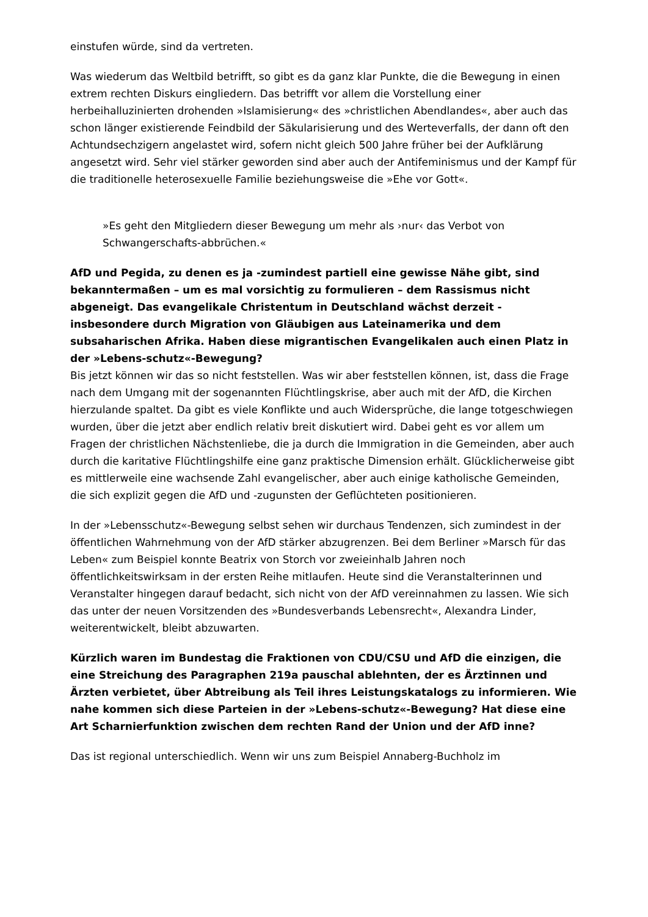einstufen würde, sind da vertreten.
Was wiederum das Weltbild betrifft, so gibt es da ganz klar Punkte, die die Bewegung in einen extrem rechten Diskurs eingliedern. Das betrifft vor allem die Vorstellung einer herbeihalluzinierten drohenden »Islamisierung« des »christlichen Abendlandes«, aber auch das schon länger existierende Feindbild der Säkularisierung und des Werteverfalls, der dann oft den Achtundsechzigern angelastet wird, sofern nicht gleich 500 Jahre früher bei der Aufklärung angesetzt wird. Sehr viel stärker geworden sind aber auch der Antifeminismus und der Kampf für die traditionelle heterosexuelle Familie beziehungsweise die »Ehe vor Gott«.
»Es geht den Mitgliedern dieser Bewegung um mehr als ›nur‹ das Verbot von Schwangerschafts-abbrüchen.«
AfD und Pegida, zu denen es ja -zumindest partiell eine gewisse Nähe gibt, sind bekanntermaßen – um es mal vorsichtig zu formulieren – dem Rassismus nicht abgeneigt. Das evangelikale Christentum in Deutschland wächst derzeit -insbesondere durch Migration von Gläubigen aus Lateinamerika und dem subsaharischen Afrika. Haben diese migrantischen Evangelikalen auch einen Platz in der »Lebens-schutz«-Bewegung?
Bis jetzt können wir das so nicht feststellen. Was wir aber feststellen können, ist, dass die Frage nach dem Umgang mit der sogenannten Flüchtlingskrise, aber auch mit der AfD, die Kirchen hierzulande spaltet. Da gibt es viele Konflikte und auch Widersprüche, die lange totgeschwiegen wurden, über die jetzt aber endlich relativ breit diskutiert wird. Dabei geht es vor allem um Fragen der christlichen Nächstenliebe, die ja durch die Immigration in die Gemeinden, aber auch durch die karitative Flüchtlingshilfe eine ganz praktische Dimension erhält. Glücklicherweise gibt es mittlerweile eine wachsende Zahl evangelischer, aber auch einige katholische Gemeinden, die sich explizit gegen die AfD und -zugunsten der Geflüchteten positionieren.
In der »Lebensschutz«-Bewegung selbst sehen wir durchaus Tendenzen, sich zumindest in der öffentlichen Wahrnehmung von der AfD stärker abzugrenzen. Bei dem Berliner »Marsch für das Leben« zum Beispiel konnte Beatrix von Storch vor zweieinhalb Jahren noch öffentlichkeitswirksam in der ersten Reihe mitlaufen. Heute sind die Veranstalterinnen und Veranstalter hingegen darauf bedacht, sich nicht von der AfD vereinnahmen zu lassen. Wie sich das unter der neuen Vorsitzenden des »Bundesverbands Lebensrecht«, Alexandra Linder, weiterentwickelt, bleibt abzuwarten.
Kürzlich waren im Bundestag die Fraktionen von CDU/CSU und AfD die einzigen, die eine Streichung des Paragraphen 219a pauschal ablehnten, der es Ärztinnen und Ärzten verbietet, über Abtreibung als Teil ihres Leistungskatalogs zu informieren. Wie nahe kommen sich diese Parteien in der »Lebens-schutz«-Bewegung? Hat diese eine Art Scharnierfunktion zwischen dem rechten Rand der Union und der AfD inne?
Das ist regional unterschiedlich. Wenn wir uns zum Beispiel Annaberg-Buchholz im